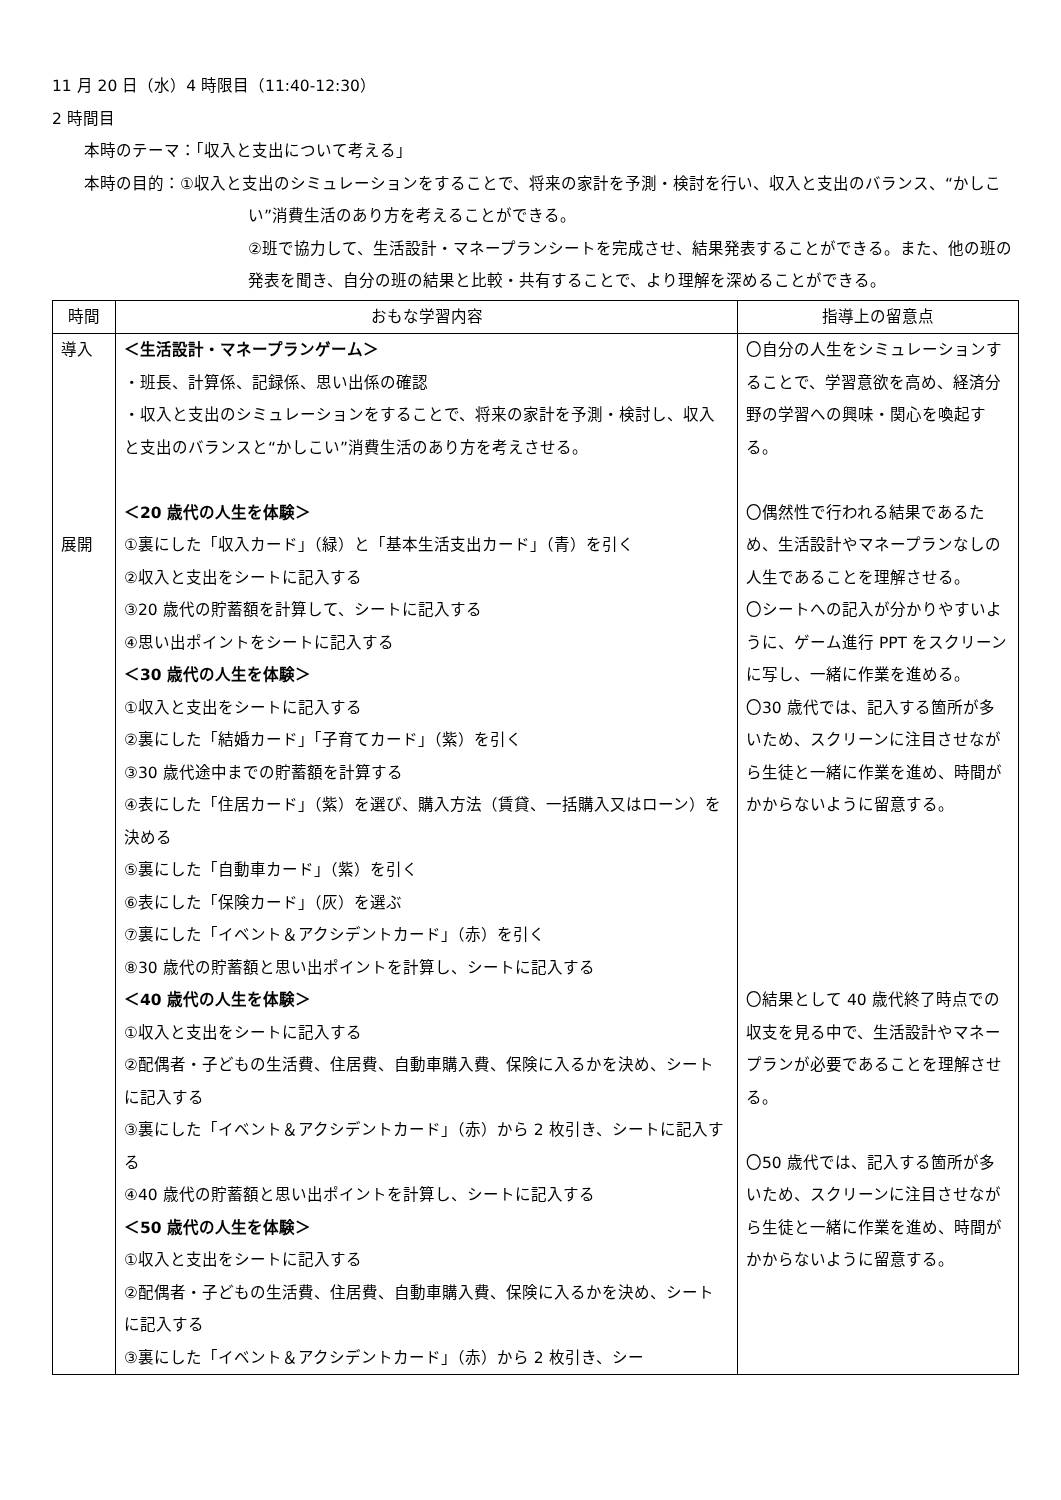11 月 20 日（水）4 時限目（11:40-12:30）
2 時間目
本時のテーマ：「収入と支出について考える」
本時の目的：①収入と支出のシミュレーションをすることで、将来の家計を予測・検討を行い、収入と支出のバランス、“かしこい”消費生活のあり方を考えることができる。
②班で協力して、生活設計・マネープランシートを完成させ、結果発表することができる。また、他の班の発表を聞き、自分の班の結果と比較・共有することで、より理解を深めることができる。
| 時間 | おもな学習内容 | 指導上の留意点 |
| --- | --- | --- |
| 導入 展開 | ＜生活設計・マネープランゲーム＞ ・班長、計算係、記録係、思い出係の確認 ・収入と支出のシミュレーションをすることで、将来の家計を予測・検討し、収入と支出のバランスと“かしこい”消費生活のあり方を考えさせる。 ＜20 歳代の人生を体験＞ ①裏にした「収入カード」（緑）と「基本生活支出カード」（青）を引く ②収入と支出をシートに記入する ③20 歳代の貯蓄額を計算して、シートに記入する ④思い出ポイントをシートに記入する ＜30 歳代の人生を体験＞ ①収入と支出をシートに記入する ②裏にした「結婚カード」「子育てカード」（紫）を引く ③30 歳代途中までの貯蓄額を計算する ④表にした「住居カード」（紫）を選び、購入方法（賃貸、一括購入又はローン）を決める ⑤裏にした「自動車カード」（紫）を引く ⑥表にした「保険カード」（灰）を選ぶ ⑦裏にした「イベント＆アクシデントカード」（赤）を引く ⑧30 歳代の貯蓄額と思い出ポイントを計算し、シートに記入する ＜40 歳代の人生を体験＞ ①収入と支出をシートに記入する ②配偶者・子どもの生活費、住居費、自動車購入費、保険に入るかを決め、シートに記入する ③裏にした「イベント＆アクシデントカード」（赤）から 2 枚引き、シートに記入する ④40 歳代の貯蓄額と思い出ポイントを計算し、シートに記入する ＜50 歳代の人生を体験＞ ①収入と支出をシートに記入する ②配偶者・子どもの生活費、住居費、自動車購入費、保険に入るかを決め、シートに記入する ③裏にした「イベント＆アクシデントカード」（赤）から 2 枚引き、シー | 〇自分の人生をシミュレーションすることで、学習意欲を高め、経済分野の学習への興味・関心を喚起する。 〇偶然性で行われる結果であるため、生活設計やマネープランなしの人生であることを理解させる。 〇シートへの記入が分かりやすいように、ゲーム進行 PPT をスクリーンに写し、一緒に作業を進める。 〇30 歳代では、記入する箇所が多いため、スクリーンに注目させながら生徒と一緒に作業を進め、時間がかからないように留意する。 〇結果として 40 歳代終了時点での収支を見る中で、生活設計やマネープランが必要であることを理解させる。 〇50 歳代では、記入する箇所が多いため、スクリーンに注目させながら生徒と一緒に作業を進め、時間がかからないように留意する。 |